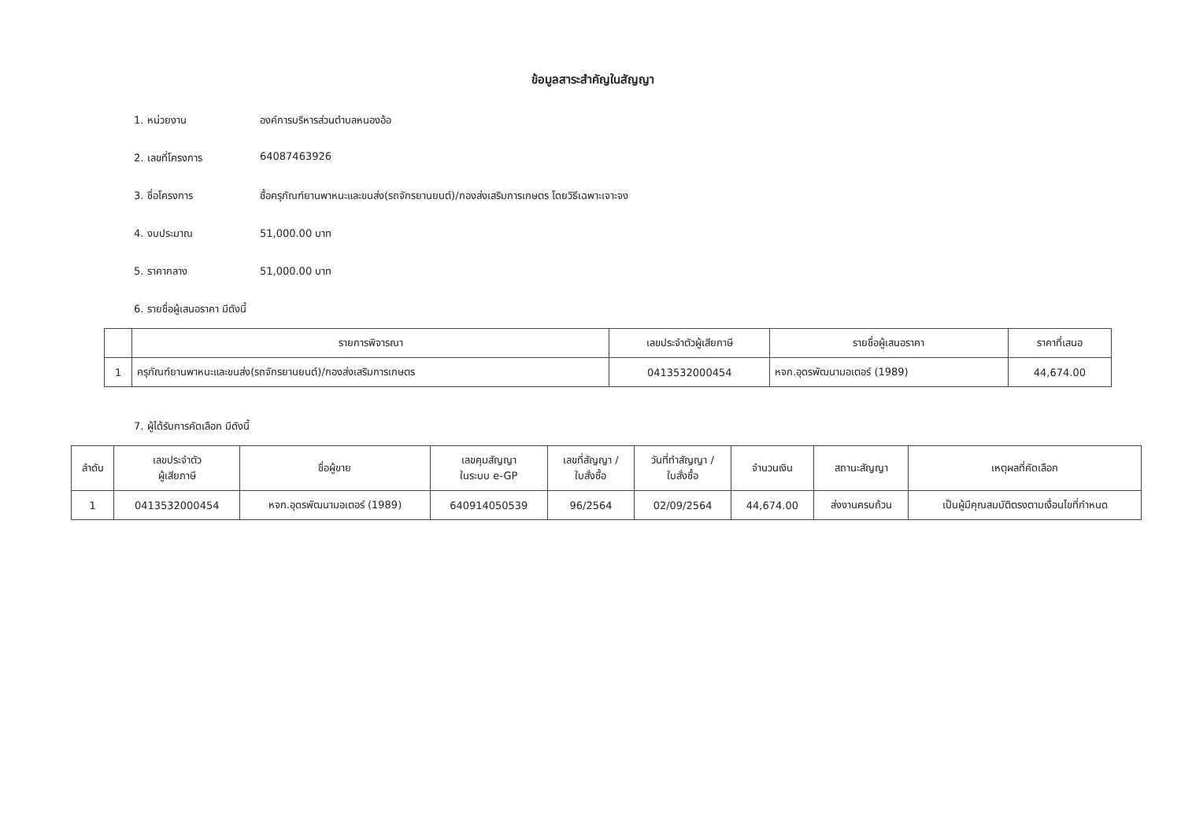ข้อมูลสาระสำคัญในสัญญา
1. หน่วยงาน องค์การบริหารส่วนตำบลหนองอ้อ
2. เลขที่โครงการ 64087463926
3. ชื่อโครงการ ซื้อครุภัณฑ์ยานพาหนะและขนส่ง(รถจักรยานยนต์)/กองส่งเสริมการเกษตร โดยวิธีเฉพาะเจาะจง
4. งบประมาณ 51,000.00 บาท
5. ราคากลาง 51,000.00 บาท
6. รายชื่อผู้เสนอราคา มีดังนี้
| | รายการพิจารณา | เลขประจำตัวผู้เสียภาษี | รายชื่อผู้เสนอราคา | ราคาที่เสนอ |
| --- | --- | --- | --- | --- |
| 1 | ครุภัณฑ์ยานพาหนะและขนส่ง(รถจักรยานยนต์)/กองส่งเสริมการเกษตร | 0413532000454 | หจก.อุดรพัฒนามอเตอร์ (1989) | 44,674.00 |
7. ผู้ได้รับการคัดเลือก มีดังนี้
| ลำดับ | เลขประจำตัว ผู้เสียภาษี | ชื่อผู้ขาย | เลขคุมสัญญา ในระบบ e-GP | เลขที่สัญญา / ใบสั่งซื้อ | วันที่ทำสัญญา / ใบสั่งซื้อ | จำนวนเงิน | สถานะสัญญา | เหตุผลที่คัดเลือก |
| --- | --- | --- | --- | --- | --- | --- | --- | --- |
| 1 | 0413532000454 | หจก.อุดรพัฒนามอเตอร์ (1989) | 640914050539 | 96/2564 | 02/09/2564 | 44,674.00 | ส่งงานครบถ้วน | เป็นผู้มีคุณสมบัติตรงตามเงื่อนไขที่กำหนด |